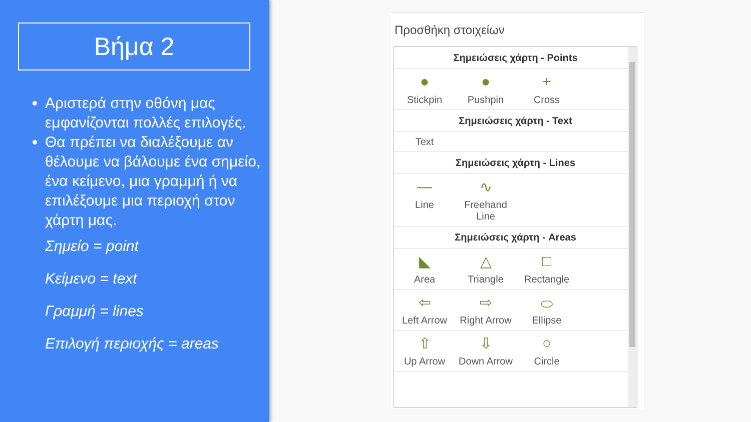Βήμα 2
Αριστερά στην οθόνη μας εμφανίζονται πολλές επιλογές.
Θα πρέπει να διαλέξουμε αν θέλουμε να βάλουμε ένα σημείο, ένα κείμενο, μια γραμμή ή να επιλέξουμε μια περιοχή στον χάρτη μας.
Σημείο = point
Κείμενο = text
Γραμμή = lines
Επιλογή περιοχής = areas
Προσθήκη στοιχείων
Σημειώσεις χάρτη - Points
●
Stickpin
●
Pushpin
+
Cross
Σημειώσεις χάρτη - Text
Text
Σημειώσεις χάρτη - Lines
—
Line
∿
Freehand Line
Σημειώσεις χάρτη - Areas
◣
Area
△
Triangle
□
Rectangle
⇦
Left Arrow
⇨
Right Arrow
⬭
Ellipse
⇧
Up Arrow
⇩
Down Arrow
○
Circle